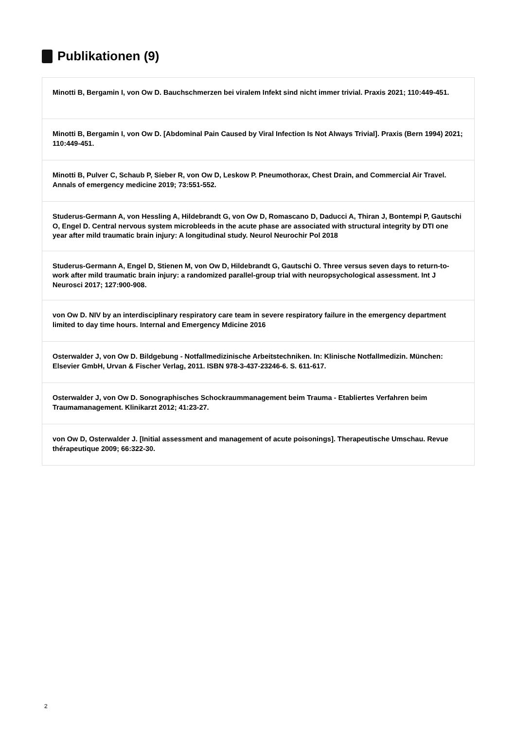Publikationen (9)
Minotti B, Bergamin I, von Ow D. Bauchschmerzen bei viralem Infekt sind nicht immer trivial. Praxis 2021; 110:449-451.
Minotti B, Bergamin I, von Ow D. [Abdominal Pain Caused by Viral Infection Is Not Always Trivial]. Praxis (Bern 1994) 2021; 110:449-451.
Minotti B, Pulver C, Schaub P, Sieber R, von Ow D, Leskow P. Pneumothorax, Chest Drain, and Commercial Air Travel. Annals of emergency medicine 2019; 73:551-552.
Studerus-Germann A, von Hessling A, Hildebrandt G, von Ow D, Romascano D, Daducci A, Thiran J, Bontempi P, Gautschi O, Engel D. Central nervous system microbleeds in the acute phase are associated with structural integrity by DTI one year after mild traumatic brain injury: A longitudinal study. Neurol Neurochir Pol 2018
Studerus-Germann A, Engel D, Stienen M, von Ow D, Hildebrandt G, Gautschi O. Three versus seven days to return-to-work after mild traumatic brain injury: a randomized parallel-group trial with neuropsychological assessment. Int J Neurosci 2017; 127:900-908.
von Ow D. NIV by an interdisciplinary respiratory care team in severe respiratory failure in the emergency department limited to day time hours. Internal and Emergency Mdicine 2016
Osterwalder J, von Ow D. Bildgebung - Notfallmedizinische Arbeitstechniken. In: Klinische Notfallmedizin. München: Elsevier GmbH, Urvan & Fischer Verlag, 2011. ISBN 978-3-437-23246-6. S. 611-617.
Osterwalder J, von Ow D. Sonographisches Schockraummanagement beim Trauma - Etabliertes Verfahren beim Traumamanagement. Klinikarzt 2012; 41:23-27.
von Ow D, Osterwalder J. [Initial assessment and management of acute poisonings]. Therapeutische Umschau. Revue thérapeutique 2009; 66:322-30.
2